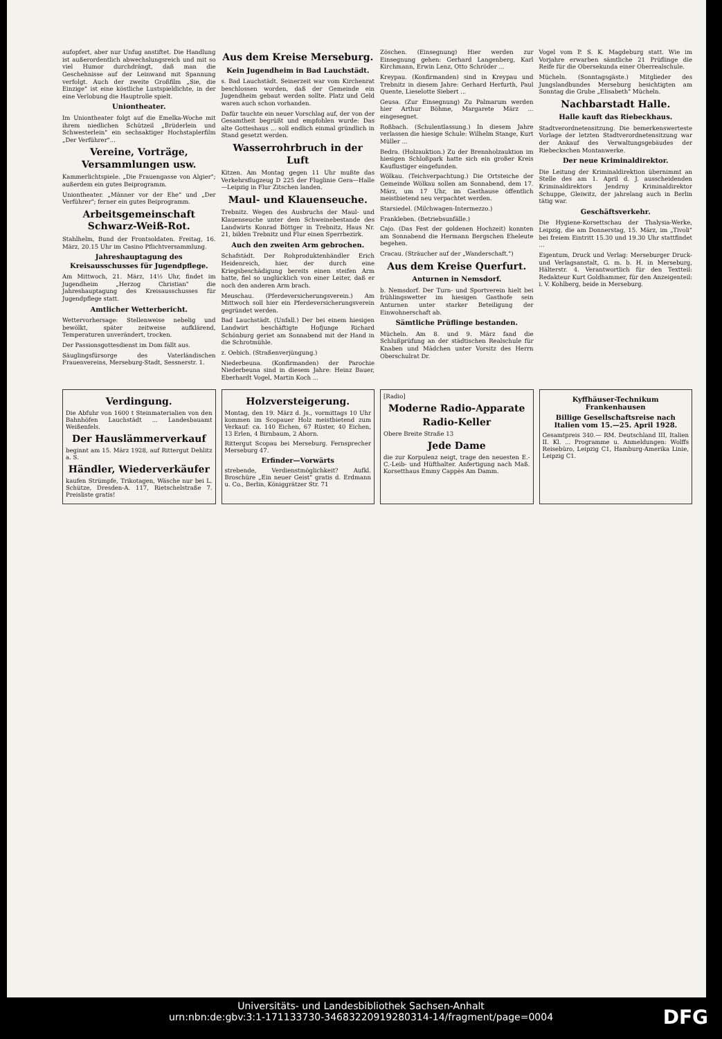aufopfert, aber nur Unfug anstiftet. Die Handlung ist außerordentlich abwechslungsreich und mit so viel Humor durchdrängt, daß man die Geschehnisse auf der Leinwand mit Spannung verfolgt. Auch der zweite Großfilm „Sie, die Einzige" ist eine köstliche Lustspieldichte, in der eine Verlobung die Hauptrolle spielt.
Uniontheater.
Im Uniontheater folgt auf die Emelka-Woche mit ihrem niedlichen Schützeil „Brüderlein und Schwesterlein" ein sechsaktiger Hochstaplerfilm „Der Verführer"...
Vereine, Vorträge, Versammlungen usw.
Kammerlichtspiele. „Die Frauengasse von Algier"; außerdem ein gutes Beiprogramm.
Uniontheater. „Männer vor der Ehe" und „Der Verführer"; ferner ein gutes Beiprogramm.
Arbeitsgemeinschaft Schwarz-Weiß-Rot.
Stahlhelm, Bund der Frontsoldaten. Freitag, 16. März, 20.15 Uhr im Casino Pflichtversammlung.
Jahreshauptagung des Kreisausschusses für Jugendpflege.
Am Mittwoch, 21. März, 14½ Uhr, findet im Jugendheim „Herzog Christian" die Jahreshauptagung des Kreisausschusses für Jugendpflege statt.
Amtlicher Wetterbericht.
Wettervorhersage: Stellenweise nebelig und bewölkt, später zeitweise aufklärend, Temperaturen unverändert, trocken.
Der Passionsgottesdienst im Dom fällt aus.
Säuglingsfürsorge des Vaterländischen Frauenvereins, Merseburg-Stadt, Sessnerstr. 1.
Aus dem Kreise Merseburg.
Kein Jugendheim in Bad Lauchstädt.
s. Bad Lauchstädt. Seinerzeit war vom Kirchenrat beschlossen worden, daß der Gemeinde ein Jugendheim gebaut werden sollte. Platz und Geld waren auch schon vorhanden.
Dafür tauchte ein neuer Vorschlag auf, der von der Gesamtheit begrüßt und empfohlen wurde: Das alte Gotteshaus ... soll endlich einmal gründlich in Stand gesetzt werden.
Wasserrohrbruch in der Luft
Kitzen. Am Montag gegen 11 Uhr mußte das Verkehrsflugzeug D 225 der Fluglinie Gera—Halle—Leipzig in Flur Zitschen landen.
Maul- und Klauenseuche.
Trebnitz. Wegen des Ausbruchs der Maul- und Klauenseuche unter dem Schweinebestande des Landwirts Konrad Böttger in Trebnitz, Haus Nr. 21, bilden Trebnitz und Flur einen Sperrbezirk.
Auch den zweiten Arm gebrochen.
Schafstädt. Der Rohproduktenhändler Erich Heidenreich, hier, der durch eine Kriegsbeschädigung bereits einen steifen Arm hatte, fiel so unglücklich von einer Leiter, daß er noch den anderen Arm brach.
Meuschau. (Pferdeversicherungsverein.) Am Mittwoch soll hier ein Pferdeversicherungsverein gegründet werden.
Bad Lauchstädt. (Unfall.) Der bei einem hiesigen Landwirt beschäftigte Hofjunge Richard Schönburg geriet am Sonnabend mit der Hand in die Schrotmühle.
z. Oebich. (Straßenverjüngung.)
Niederbeuna. (Konfirmanden) der Parochie Niederbeuna sind in diesem Jahre: Heinz Bauer, Eberhardt Vogel, Martin Koch ...
Zöschen. (Einsegnung) Hier werden zur Einsegnung gehen: Gerhard Langenberg, Karl Kirchmann, Erwin Lenz, Otto Schröder ...
Kreypau. (Konfirmanden) sind in Kreypau und Trebnitz in diesem Jahre: Gerhard Herfurth, Paul Quente, Lieselotte Siebert ...
Geusa. (Zur Einsegnung) Zu Palmarum werden hier Arthur Böhme, Margarete März ... eingesegnet.
Roßbach. (Schulentlassung.) In diesem Jahre verlassen die hiesige Schule: Wilhelm Stange, Kurt Müller ...
Bedra. (Holzauktion.) Zu der Brennholzauktion im hiesigen Schloßpark hatte sich ein großer Kreis Kauflustiger eingefunden.
Wölkau. (Teichverpachtung.) Die Ortsteiche der Gemeinde Wölkau sollen am Sonnabend, dem 17. März, um 17 Uhr, im Gasthause öffentlich meistbietend neu verpachtet werden.
Starsiedel. (Milchwagen-Intermezzo.)
Frankleben. (Betriebsunfälle.)
Cajo. (Das Fest der goldenen Hochzeit) konnten am Sonnabend die Hermann Bergschen Eheleute begehen.
Cracau. (Sträucher auf der „Wanderschaft.")
Aus dem Kreise Querfurt.
Anturnen in Nemsdorf.
b. Nemsdorf. Der Turn- und Sportverein hielt bei frühlingswetter im hiesigen Gasthofe sein Anturnen unter starker Beteiligung der Einwohnerschaft ab.
Sämtliche Prüflinge bestanden.
Mücheln. Am 8. und 9. März fand die Schlußprüfung an der städtischen Realschule für Knaben und Mädchen unter Vorsitz des Herrn Oberschulrat Dr.
Vogel vom P. S. K. Magdeburg statt. Wie im Vorjahre erwarben sämtliche 21 Prüflinge die Reife für die Obersekunda einer Oberrealschule.
Mücheln. (Sonntagsgäste.) Mitglieder des Jungslandbundes Merseburg besichtigten am Sonntag die Grube „Elisabeth" Mücheln.
Nachbarstadt Halle.
Halle kauft das Riebeckhaus.
Stadtverordnetensitzung. Die bemerkenswerteste Vorlage der letzten Stadtverordnetensitzung war der Ankauf des Verwaltungsgebäudes der Riebeckschen Montanwerke.
Der neue Kriminaldirektor.
Die Leitung der Kriminaldirektion übernimmt an Stelle des am 1. April d. J. ausscheidenden Kriminaldirektors Jendrny Kriminaldirektor Schuppe, Gleiwitz, der jahrelang auch in Berlin tätig war.
Geschäftsverkehr.
Die Hygiene-Korsettschau der Thalysia-Werke, Leipzig, die am Donnerstag, 15. März, im „Tivoli" bei freiem Eintritt 15.30 und 19.30 Uhr stattfindet ...
Eigentum, Druck und Verlag: Merseburger Druck- und Verlagsanstalt, G. m. b. H. in Merseburg, Hälterstr. 4. Verantwortlich für den Textteil: Redakteur Kurt Goldhammer, für den Anzeigenteil: i. V. Kohlberg, beide in Merseburg.
Verdingung.
Die Abfuhr von 1600 t Steinmaterialien von den Bahnhöfen Lauchstädt ... Landesbauamt Weißenfels.
Der Hauslämmerverkauf
beginnt am 15. März 1928, auf Rittergut Dehlitz a. S.
Händler, Wiederverkäufer
kaufen Strümpfe, Trikotagen, Wäsche nur bei L. Schütze, Dresden-A. 117, Rietschelstraße 7. Preisliste gratis!
Holzversteigerung.
Montag, den 19. März d. Js., vormittags 10 Uhr kommen im Scopauer Holz meistbietend zum Verkauf: ca. 140 Eichen, 67 Rüster, 40 Eichen, 13 Erlen, 4 Birnbaum, 2 Ahorn.
Rittergut Scopau bei Merseburg. Fernsprecher Merseburg 47.
Erfinder—Vorwärts
strebende, Verdienstmöglichkeit? Aufkl. Broschüre „Ein neuer Geist" gratis d. Erdmann u. Co., Berlin, Königgrätzer Str. 71
[Radio]
Moderne Radio-Apparate
Radio-Keller
Obere Breite Straße 13
Jede Dame
die zur Korpulenz neigt, trage den neuesten E.-C.-Leib- und Hüfthalter. Anfertigung nach Maß. Korsetthaus Emmy Cappès Am Damm.
Kyffhäuser-Technikum Frankenhausen
Billige Gesellschaftsreise nach Italien vom 15.—25. April 1928.
Gesamtpreis 340.— RM. Deutschland III, Italien II. Kl. ... Programme u. Anmeldungen: Wolffs Reisebüro, Leipzig C1, Hamburg-Amerika Linie, Leipzig C1.
Universitäts- und Landesbibliothek Sachsen-Anhalt
urn:nbn:de:gbv:3:1-171133730-34683220919280314-14/fragment/page=0004
DFG